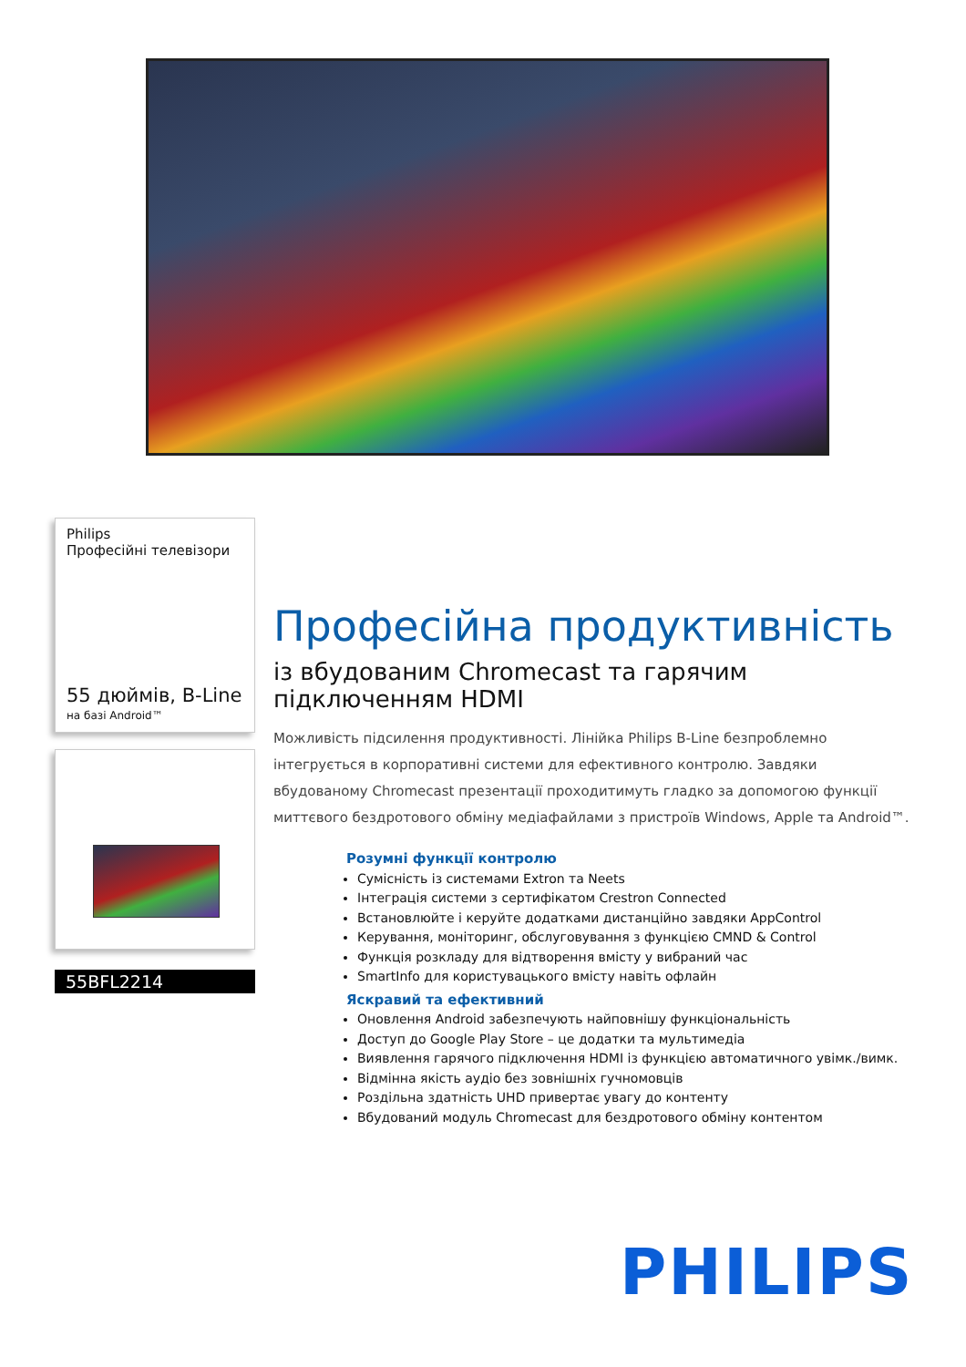Philips
Професійні телевізори
55 дюймів, B-Line
на базі Android™
55BFL2214
Професійна продуктивність
із вбудованим Chromecast та гарячим підключенням HDMI
Можливість підсилення продуктивності. Лінійка Philips B-Line безпроблемно інтегрується в корпоративні системи для ефективного контролю. Завдяки вбудованому Chromecast презентації проходитимуть гладко за допомогою функції миттєвого бездротового обміну медіафайлами з пристроїв Windows, Apple та Android™.
Розумні функції контролю
Сумісність із системами Extron та Neets
Інтеграція системи з сертифікатом Crestron Connected
Встановлюйте і керуйте додатками дистанційно завдяки AppControl
Керування, моніторинг, обслуговування з функцією CMND & Control
Функція розкладу для відтворення вмісту у вибраний час
SmartInfo для користувацького вмісту навіть офлайн
Яскравий та ефективний
Оновлення Android забезпечують найповнішу функціональність
Доступ до Google Play Store – це додатки та мультимедіа
Виявлення гарячого підключення HDMI із функцією автоматичного увімк./вимк.
Відмінна якість аудіо без зовнішніх гучномовців
Роздільна здатність UHD привертає увагу до контенту
Вбудований модуль Chromecast для бездротового обміну контентом
PHILIPS